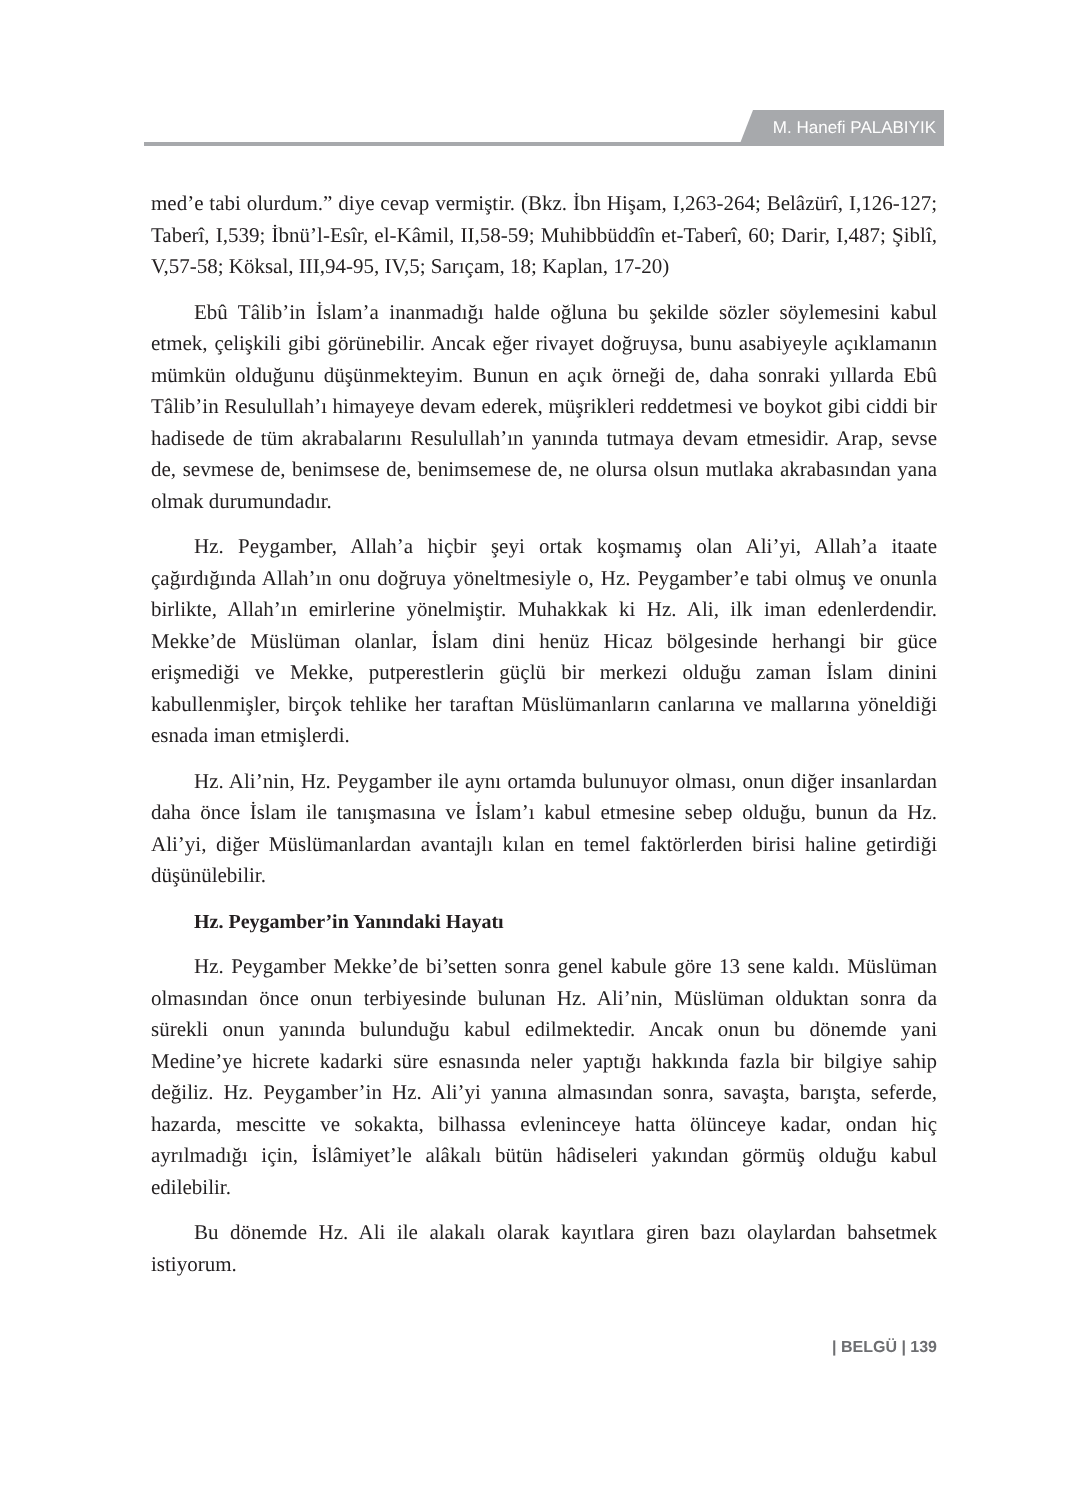M. Hanefi PALABIYIK
med’e tabi olurdum.” diye cevap vermiştir. (Bkz. İbn Hişam, I,263-264; Belâzürî, I,126-127; Taberî, I,539; İbnü’l-Esîr, el-Kâmil, II,58-59; Muhibbüddîn et-Taberî, 60; Darir, I,487; Şiblî, V,57-58; Köksal, III,94-95, IV,5; Sarıçam, 18; Kaplan, 17-20)
Ebû Tâlib’in İslam’a inanmadığı halde oğluna bu şekilde sözler söylemesini kabul etmek, çelişkili gibi görünebilir. Ancak eğer rivayet doğruysa, bunu asabiyeyle açıklamanın mümkün olduğunu düşünmekteyim. Bunun en açık örneği de, daha sonraki yıllarda Ebû Tâlib’in Resulullah’ı himayeye devam ederek, müşrikleri reddetmesi ve boykot gibi ciddi bir hadisede de tüm akrabalarını Resulullah’ın yanında tutmaya devam etmesidir. Arap, sevse de, sevmese de, benimsese de, benimsemese de, ne olursa olsun mutlaka akrabasından yana olmak durumundadır.
Hz. Peygamber, Allah’a hiçbir şeyi ortak koşmamış olan Ali’yi, Allah’a itaate çağırdığında Allah’ın onu doğruya yöneltmesiyle o, Hz. Peygamber’e tabi olmuş ve onunla birlikte, Allah’ın emirlerine yönelmiştir. Muhakkak ki Hz. Ali, ilk iman edenlerdendir. Mekke’de Müslüman olanlar, İslam dini henüz Hicaz bölgesinde herhangi bir güce erişmediği ve Mekke, putperestlerin güçlü bir merkezi olduğu zaman İslam dinini kabullenmişler, birçok tehlike her taraftan Müslümanların canlarına ve mallarına yöneldiği esnada iman etmişlerdi.
Hz. Ali’nin, Hz. Peygamber ile aynı ortamda bulunuyor olması, onun diğer insanlardan daha önce İslam ile tanışmasına ve İslam’ı kabul etmesine sebep olduğu, bunun da Hz. Ali’yi, diğer Müslümanlardan avantajlı kılan en temel faktörlerden birisi haline getirdiği düşünülebilir.
Hz. Peygamber’in Yanındaki Hayatı
Hz. Peygamber Mekke’de bi’setten sonra genel kabule göre 13 sene kaldı. Müslüman olmasından önce onun terbiyesinde bulunan Hz. Ali’nin, Müslüman olduktan sonra da sürekli onun yanında bulunduğu kabul edilmektedir. Ancak onun bu dönemde yani Medine’ye hicrete kadarki süre esnasında neler yaptığı hakkında fazla bir bilgiye sahip değiliz. Hz. Peygamber’in Hz. Ali’yi yanına almasından sonra, savaşta, barışta, seferde, hazarda, mescitte ve sokakta, bilhassa evleninceye hatta ölünceye kadar, ondan hiç ayrılmadığı için, İslâmiyet’le alâkalı bütün hâdiseleri yakından görmüş olduğu kabul edilebilir.
Bu dönemde Hz. Ali ile alakalı olarak kayıtlara giren bazı olaylardan bahsetmek istiyorum.
| BELGÜ | 139